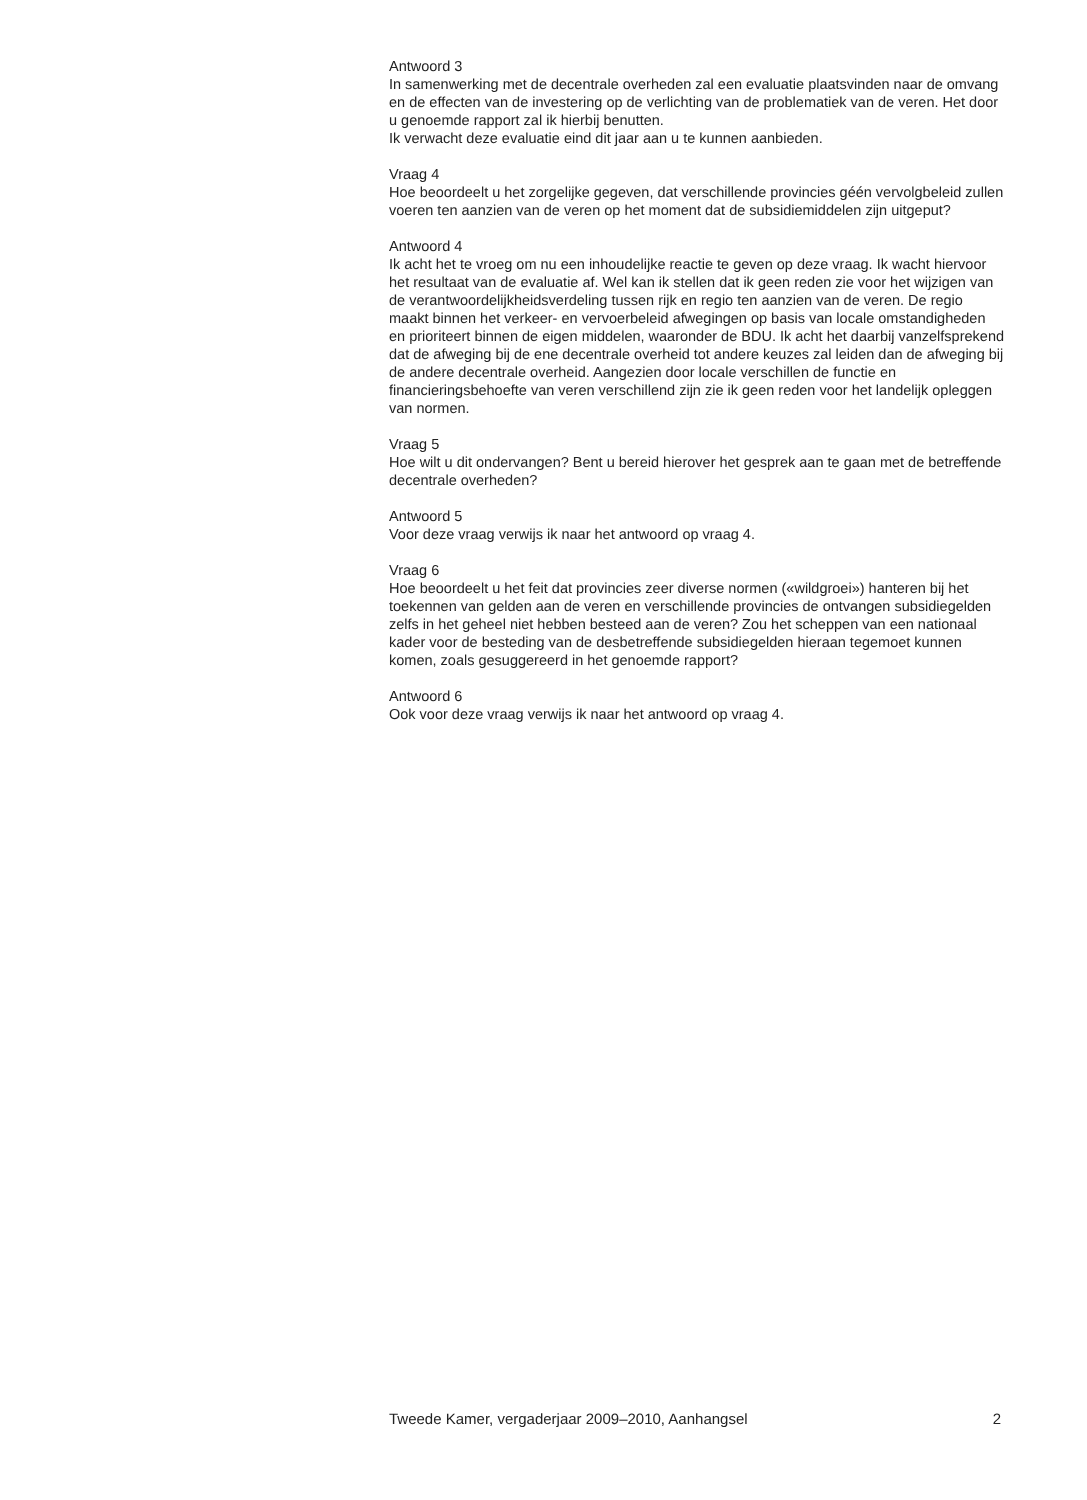Antwoord 3
In samenwerking met de decentrale overheden zal een evaluatie plaatsvinden naar de omvang en de effecten van de investering op de verlichting van de problematiek van de veren. Het door u genoemde rapport zal ik hierbij benutten.
Ik verwacht deze evaluatie eind dit jaar aan u te kunnen aanbieden.
Vraag 4
Hoe beoordeelt u het zorgelijke gegeven, dat verschillende provincies géén vervolgbeleid zullen voeren ten aanzien van de veren op het moment dat de subsidiemiddelen zijn uitgeput?
Antwoord 4
Ik acht het te vroeg om nu een inhoudelijke reactie te geven op deze vraag. Ik wacht hiervoor het resultaat van de evaluatie af. Wel kan ik stellen dat ik geen reden zie voor het wijzigen van de verantwoordelijkheidsverdeling tussen rijk en regio ten aanzien van de veren. De regio maakt binnen het verkeer- en vervoerbeleid afwegingen op basis van locale omstandigheden en prioriteert binnen de eigen middelen, waaronder de BDU. Ik acht het daarbij vanzelfsprekend dat de afweging bij de ene decentrale overheid tot andere keuzes zal leiden dan de afweging bij de andere decentrale overheid. Aangezien door locale verschillen de functie en financieringsbehoefte van veren verschillend zijn zie ik geen reden voor het landelijk opleggen van normen.
Vraag 5
Hoe wilt u dit ondervangen? Bent u bereid hierover het gesprek aan te gaan met de betreffende decentrale overheden?
Antwoord 5
Voor deze vraag verwijs ik naar het antwoord op vraag 4.
Vraag 6
Hoe beoordeelt u het feit dat provincies zeer diverse normen («wildgroei») hanteren bij het toekennen van gelden aan de veren en verschillende provincies de ontvangen subsidiegelden zelfs in het geheel niet hebben besteed aan de veren? Zou het scheppen van een nationaal kader voor de besteding van de desbetreffende subsidiegelden hieraan tegemoet kunnen komen, zoals gesuggereerd in het genoemde rapport?
Antwoord 6
Ook voor deze vraag verwijs ik naar het antwoord op vraag 4.
Tweede Kamer, vergaderjaar 2009–2010, Aanhangsel 2